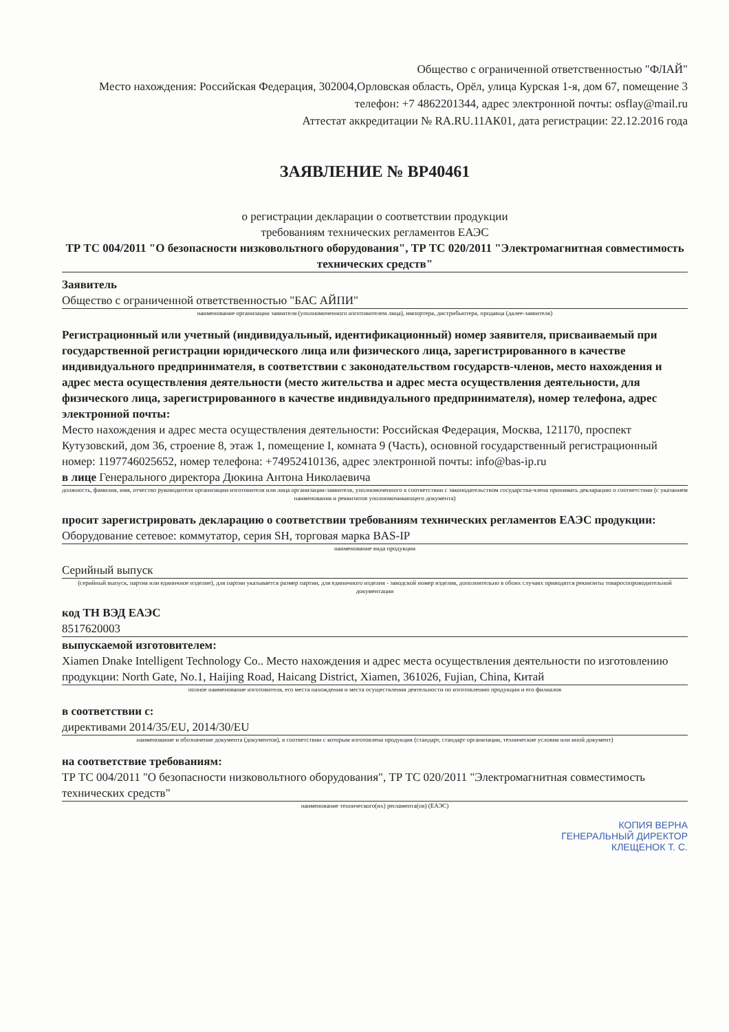Общество с ограниченной ответственностью "ФЛАЙ"
Место нахождения: Российская Федерация, 302004,Орловская область, Орёл, улица Курская 1-я, дом 67, помещение 3
телефон: +7 4862201344, адрес электронной почты: osflay@mail.ru
Аттестат аккредитации № RA.RU.11АК01, дата регистрации: 22.12.2016 года
ЗАЯВЛЕНИЕ № BP40461
о регистрации декларации о соответствии продукции
требованиям технических регламентов ЕАЭС
ТР ТС 004/2011 "О безопасности низковольтного оборудования", ТР ТС 020/2011 "Электромагнитная совместимость технических средств"
Заявитель
Общество с ограниченной ответственностью "БАС АЙПИ"
наименование организации заявителя (уполномоченного изготовителем лица), импортера, дистрибьютера, продавца (далее-заявителя)
Регистрационный или учетный (индивидуальный, идентификационный) номер заявителя, присваиваемый при государственной регистрации юридического лица или физического лица, зарегистрированного в качестве индивидуального предпринимателя, в соответствии с законодательством государств-членов, место нахождения и адрес места осуществления деятельности (место жительства и адрес места осуществления деятельности, для физического лица, зарегистрированного в качестве индивидуального предпринимателя), номер телефона, адрес электронной почты:
Место нахождения и адрес места осуществления деятельности: Российская Федерация, Москва, 121170, проспект Кутузовский, дом 36, строение 8, этаж 1, помещение I, комната 9 (Часть), основной государственный регистрационный номер: 1197746025652, номер телефона: +74952410136, адрес электронной почты: info@bas-ip.ru
в лице Генерального директора Дюкина Антона Николаевича
должность, фамилия, имя, отчество руководителя организации-изготовителя или лица организации-заявителя, уполномоченного в соответствии с законодательством государства-члена принимать декларацию о соответствии (с указанием наименования и реквизитов уполномочивающего документа)
просит зарегистрировать декларацию о соответствии требованиям технических регламентов ЕАЭС продукции:
Оборудование сетевое: коммутатор, серия SH, торговая марка BAS-IP
наименование вида продукции
Серийный выпуск
(серийный выпуск, партия или единичное изделие), для партии указывается размер партии, для единичного изделия - заводской номер изделия, дополнительно в обоих случаях приводятся реквизиты товаросопроводительной документации
код ТН ВЭД ЕАЭС
8517620003
выпускаемой изготовителем:
Xiamen Dnake Intelligent Technology Co.. Место нахождения и адрес места осуществления деятельности по изготовлению продукции: North Gate, No.1, Haijing Road, Haicang District, Xiamen, 361026, Fujian, China, Китай
полное наименование изготовителя, его места нахождения и места осуществления деятельности по изготовлению продукции и его филиалов
в соответствии с:
директивами 2014/35/EU, 2014/30/EU
наименование и обозначение документа (документов), в соответствии с которым изготовлена продукция (стандарт, стандарт организации, технические условия или иной документ)
на соответствие требованиям:
ТР ТС 004/2011 "О безопасности низковольтного оборудования", ТР ТС 020/2011 "Электромагнитная совместимость технических средств"
наименование технического(их) регламента(ов) (ЕАЭС)
КОПИЯ ВЕРНА
ГЕНЕРАЛЬНЫЙ ДИРЕКТОР
КЛЕЩЕНОК Т. С.